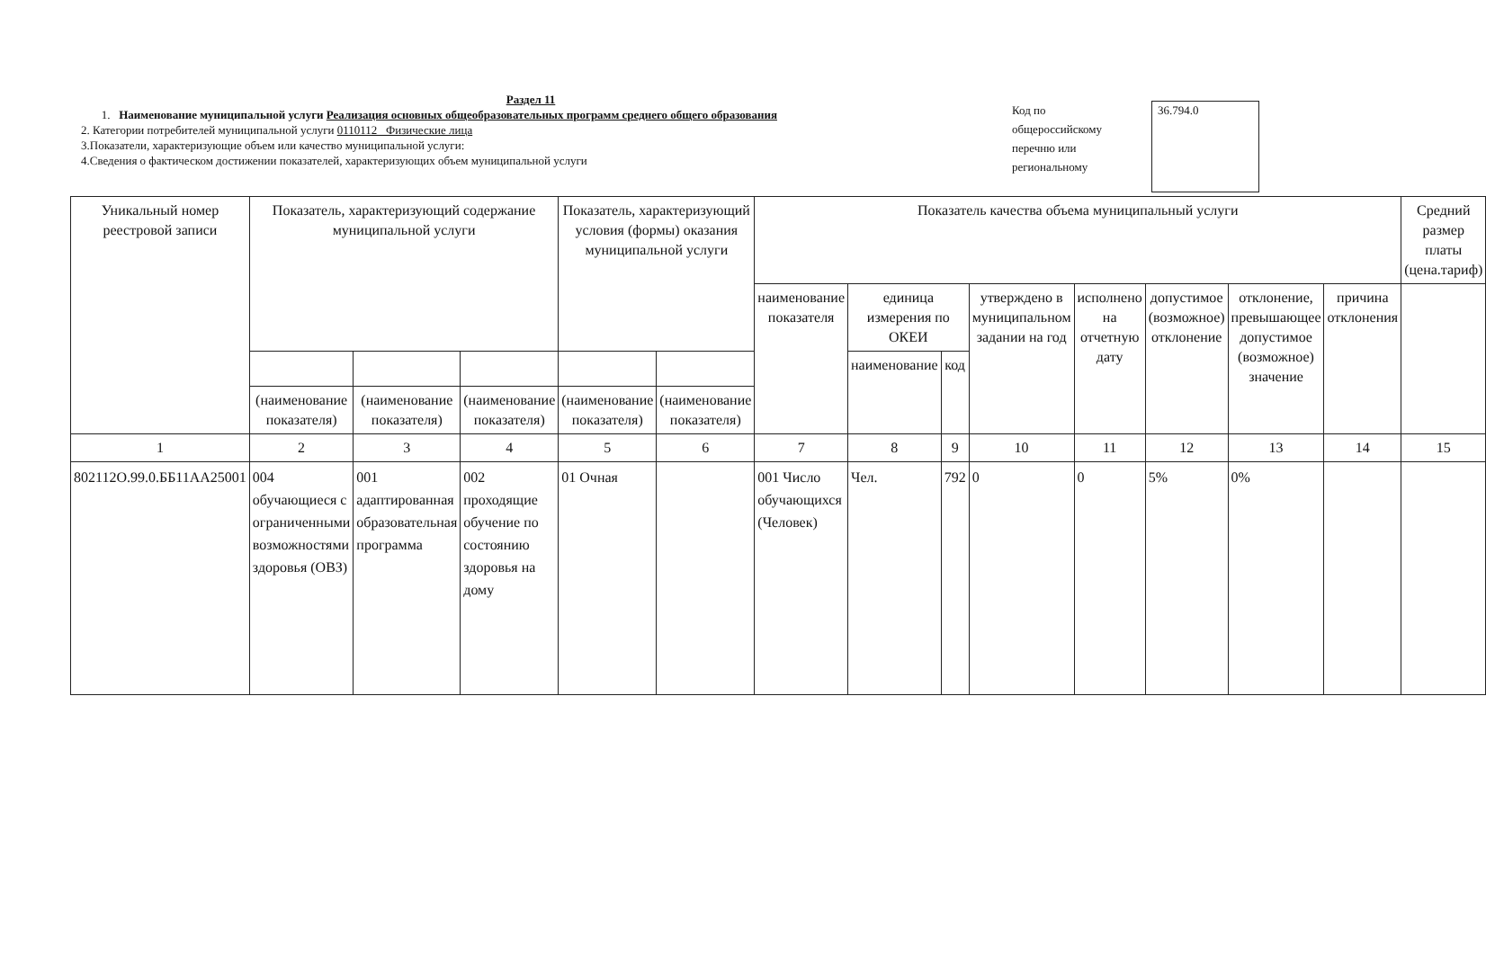Раздел 11
1. Наименование муниципальной услуги Реализация основных общеобразовательных программ среднего общего образования
2. Категории потребителей муниципальной услуги 0110112 Физические лица
3.Показатели, характеризующие объем или качество муниципальной услуги:
4.Сведения о фактическом достижении показателей, характеризующих объем муниципальной услуги
Код по общероссийскому перечню или региональному
36.794.0
| Уникальный номер реестровой записи | Показатель, характеризующий содержание муниципальной услуги | | | Показатель, характеризующий условия (формы) оказания муниципальной услуги | | Показатель качества объема муниципальный услуги | | | | | | | | Средний размер платы (цена.тариф) |
| --- | --- | --- | --- | --- | --- | --- | --- | --- | --- | --- | --- | --- | --- | --- |
| | | | | | | наименование показателя | единица измерения по ОКЕИ | | утверждено в муниципальном задании на год | исполнено на отчетную дату | допустимое (возможное) отклонение | отклонение, превышающее допустимое (возможное) значение | причина отклонения | |
| | | | | | | | наименование | код | | | | | | |
| | (наименование показателя) | (наименование показателя) | (наименование показателя) | (наименование показателя) | (наименование показателя) | | | | | | | | | |
| 1 | 2 | 3 | 4 | 5 | 6 | 7 | 8 | 9 | 10 | 11 | 12 | 13 | 14 | 15 |
| 802112О.99.0.ББ11АА25001 | 004 обучающиеся с ограниченными возможностями здоровья (ОВЗ) | 001 адаптированная образовательная программа | 002 проходящие обучение по состоянию здоровья на дому | 01 Очная | | 001 Число обучающихся (Человек) | Чел. | 792 | 0 | 0 | 5% | 0% | | |